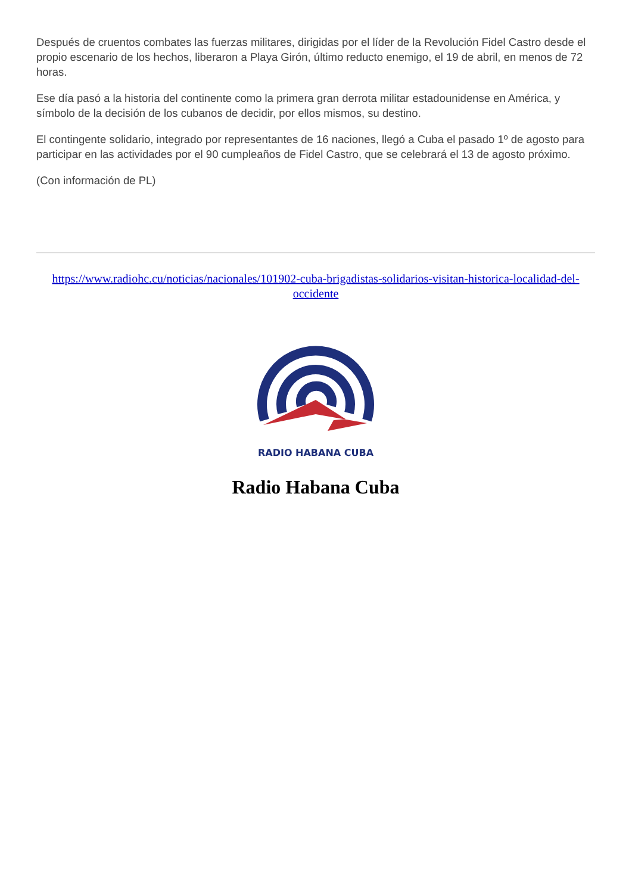Después de cruentos combates las fuerzas militares, dirigidas por el líder de la Revolución Fidel Castro desde el propio escenario de los hechos, liberaron a Playa Girón, último reducto enemigo, el 19 de abril, en menos de 72 horas.
Ese día pasó a la historia del continente como la primera gran derrota militar estadounidense en América, y símbolo de la decisión de los cubanos de decidir, por ellos mismos, su destino.
El contingente solidario, integrado por representantes de 16 naciones, llegó a Cuba el pasado 1º de agosto para participar en las actividades por el 90 cumpleaños de Fidel Castro, que se celebrará el 13 de agosto próximo.
(Con información de PL)
https://www.radiohc.cu/noticias/nacionales/101902-cuba-brigadistas-solidarios-visitan-historica-localidad-del-occidente
RADIO HABANA CUBA
Radio Habana Cuba